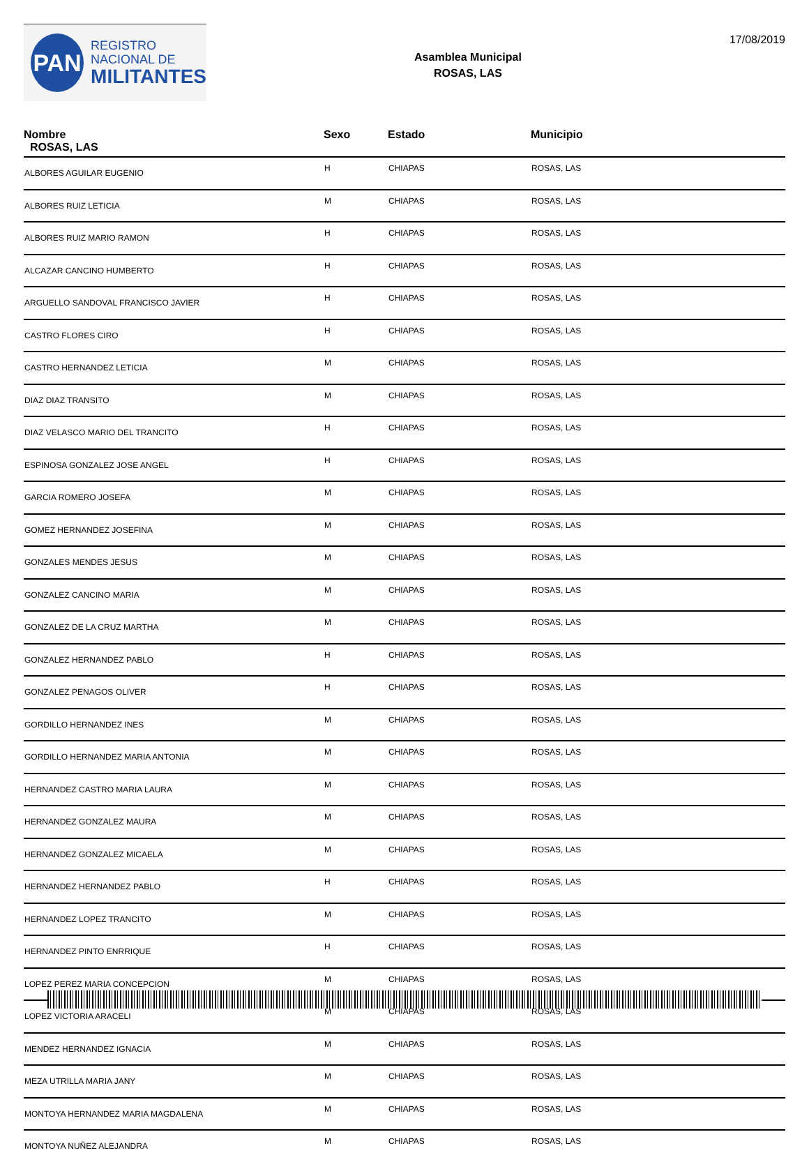PAN
REGISTRO
NACIONAL DE
MILITANTES
Asamblea Municipal
ROSAS, LAS
17/08/2019
| Nombre ROSAS, LAS | Sexo | Estado | Municipio |
| --- | --- | --- | --- |
| ALBORES AGUILAR EUGENIO | H | CHIAPAS | ROSAS, LAS |
| ALBORES RUIZ LETICIA | M | CHIAPAS | ROSAS, LAS |
| ALBORES RUIZ MARIO RAMON | H | CHIAPAS | ROSAS, LAS |
| ALCAZAR CANCINO HUMBERTO | H | CHIAPAS | ROSAS, LAS |
| ARGUELLO SANDOVAL FRANCISCO JAVIER | H | CHIAPAS | ROSAS, LAS |
| CASTRO FLORES CIRO | H | CHIAPAS | ROSAS, LAS |
| CASTRO HERNANDEZ LETICIA | M | CHIAPAS | ROSAS, LAS |
| DIAZ DIAZ TRANSITO | M | CHIAPAS | ROSAS, LAS |
| DIAZ VELASCO MARIO DEL TRANCITO | H | CHIAPAS | ROSAS, LAS |
| ESPINOSA GONZALEZ JOSE ANGEL | H | CHIAPAS | ROSAS, LAS |
| GARCIA ROMERO JOSEFA | M | CHIAPAS | ROSAS, LAS |
| GOMEZ HERNANDEZ JOSEFINA | M | CHIAPAS | ROSAS, LAS |
| GONZALES MENDES JESUS | M | CHIAPAS | ROSAS, LAS |
| GONZALEZ CANCINO MARIA | M | CHIAPAS | ROSAS, LAS |
| GONZALEZ DE LA CRUZ MARTHA | M | CHIAPAS | ROSAS, LAS |
| GONZALEZ HERNANDEZ PABLO | H | CHIAPAS | ROSAS, LAS |
| GONZALEZ PENAGOS OLIVER | H | CHIAPAS | ROSAS, LAS |
| GORDILLO HERNANDEZ INES | M | CHIAPAS | ROSAS, LAS |
| GORDILLO HERNANDEZ MARIA ANTONIA | M | CHIAPAS | ROSAS, LAS |
| HERNANDEZ CASTRO MARIA LAURA | M | CHIAPAS | ROSAS, LAS |
| HERNANDEZ GONZALEZ MAURA | M | CHIAPAS | ROSAS, LAS |
| HERNANDEZ GONZALEZ MICAELA | M | CHIAPAS | ROSAS, LAS |
| HERNANDEZ HERNANDEZ PABLO | H | CHIAPAS | ROSAS, LAS |
| HERNANDEZ LOPEZ TRANCITO | M | CHIAPAS | ROSAS, LAS |
| HERNANDEZ PINTO ENRRIQUE | H | CHIAPAS | ROSAS, LAS |
| LOPEZ PEREZ MARIA CONCEPCION | M | CHIAPAS | ROSAS, LAS |
| LOPEZ VICTORIA ARACELI | M | CHIAPAS | ROSAS, LAS |
| MENDEZ HERNANDEZ IGNACIA | M | CHIAPAS | ROSAS, LAS |
| MEZA UTRILLA MARIA JANY | M | CHIAPAS | ROSAS, LAS |
| MONTOYA HERNANDEZ MARIA MAGDALENA | M | CHIAPAS | ROSAS, LAS |
| MONTOYA NUÑEZ ALEJANDRA | M | CHIAPAS | ROSAS, LAS |